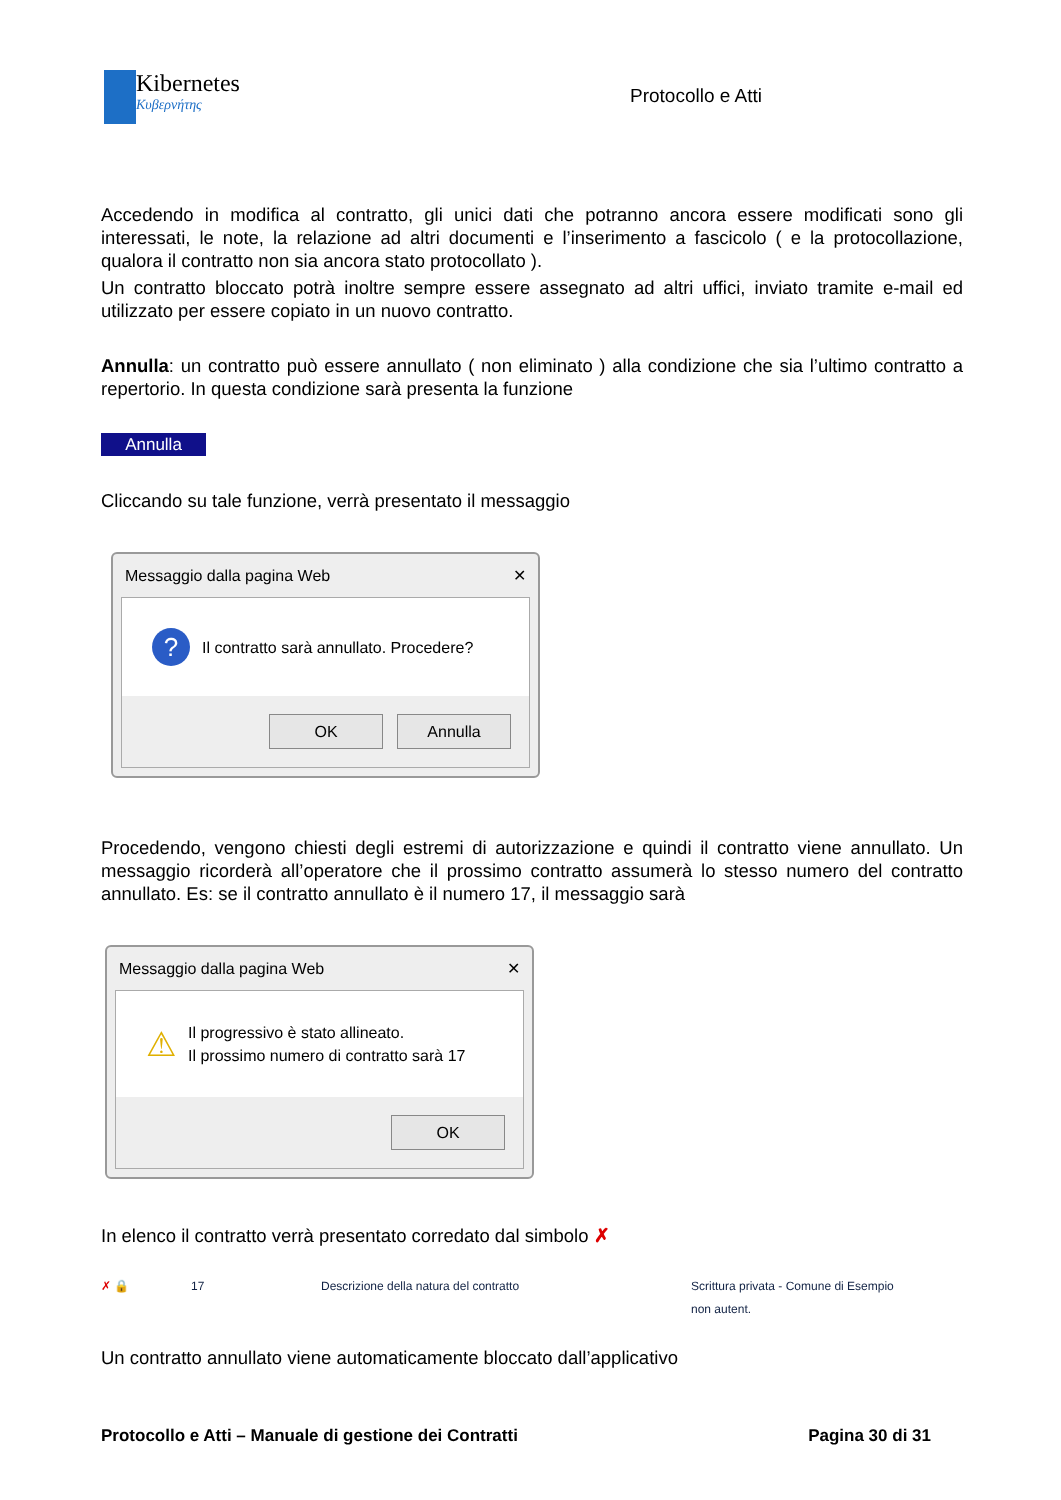Kibernetes
Κυβερνήτης
Protocollo e Atti
Accedendo in modifica al contratto, gli unici dati che potranno ancora essere modificati sono gli interessati, le note, la relazione ad altri documenti e l’inserimento a fascicolo ( e la protocollazione, qualora il contratto non sia ancora stato protocollato ).
Un contratto bloccato potrà inoltre sempre essere assegnato ad altri uffici, inviato tramite e-mail ed utilizzato per essere copiato in un nuovo contratto.
Annulla: un contratto può essere annullato ( non eliminato ) alla condizione che sia l’ultimo contratto a repertorio. In questa condizione sarà presenta la funzione
Annulla
Cliccando su tale funzione, verrà presentato il messaggio
Messaggio dalla pagina Web ✕
? Il contratto sarà annullato. Procedere?
OK Annulla
Procedendo, vengono chiesti degli estremi di autorizzazione e quindi il contratto viene annullato. Un messaggio ricorderà all’operatore che il prossimo contratto assumerà lo stesso numero del contratto annullato. Es: se il contratto annullato è il numero 17, il messaggio sarà
Messaggio dalla pagina Web ✕
⚠ Il progressivo è stato allineato.
Il prossimo numero di contratto sarà 17
OK
In elenco il contratto verrà presentato corredato dal simbolo ✗
✗ 🔒 17 Descrizione della natura del contratto Scrittura privata - Comune di Esempio
non autent.
Un contratto annullato viene automaticamente bloccato dall’applicativo
Protocollo e Atti – Manuale di gestione dei Contratti Pagina 30 di 31